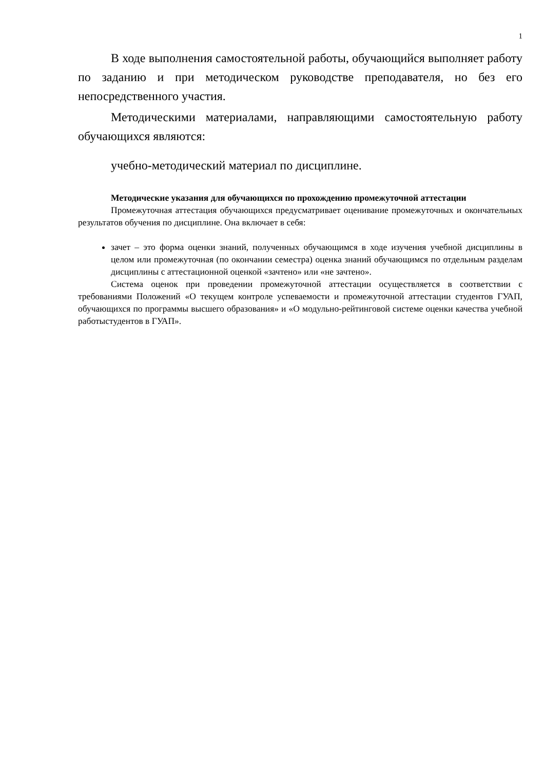1
В ходе выполнения самостоятельной работы, обучающийся выполняет работу по заданию и при методическом руководстве преподавателя, но без его непосредственного участия.
Методическими материалами, направляющими самостоятельную работу обучающихся являются:
учебно-методический материал по дисциплине.
Методические указания для обучающихся по прохождению промежуточной аттестации
Промежуточная аттестация обучающихся предусматривает оценивание промежуточных и окончательных результатов обучения по дисциплине. Она включает в себя:
зачет – это форма оценки знаний, полученных обучающимся в ходе изучения учебной дисциплины в целом или промежуточная (по окончании семестра) оценка знаний обучающимся по отдельным разделам дисциплины с аттестационной оценкой «зачтено» или «не зачтено».
Система оценок при проведении промежуточной аттестации осуществляется в соответствии с требованиями Положений «О текущем контроле успеваемости и промежуточной аттестации студентов ГУАП, обучающихся по программы высшего образования» и «О модульно-рейтинговой системе оценки качества учебной работыстудентов в ГУАП».